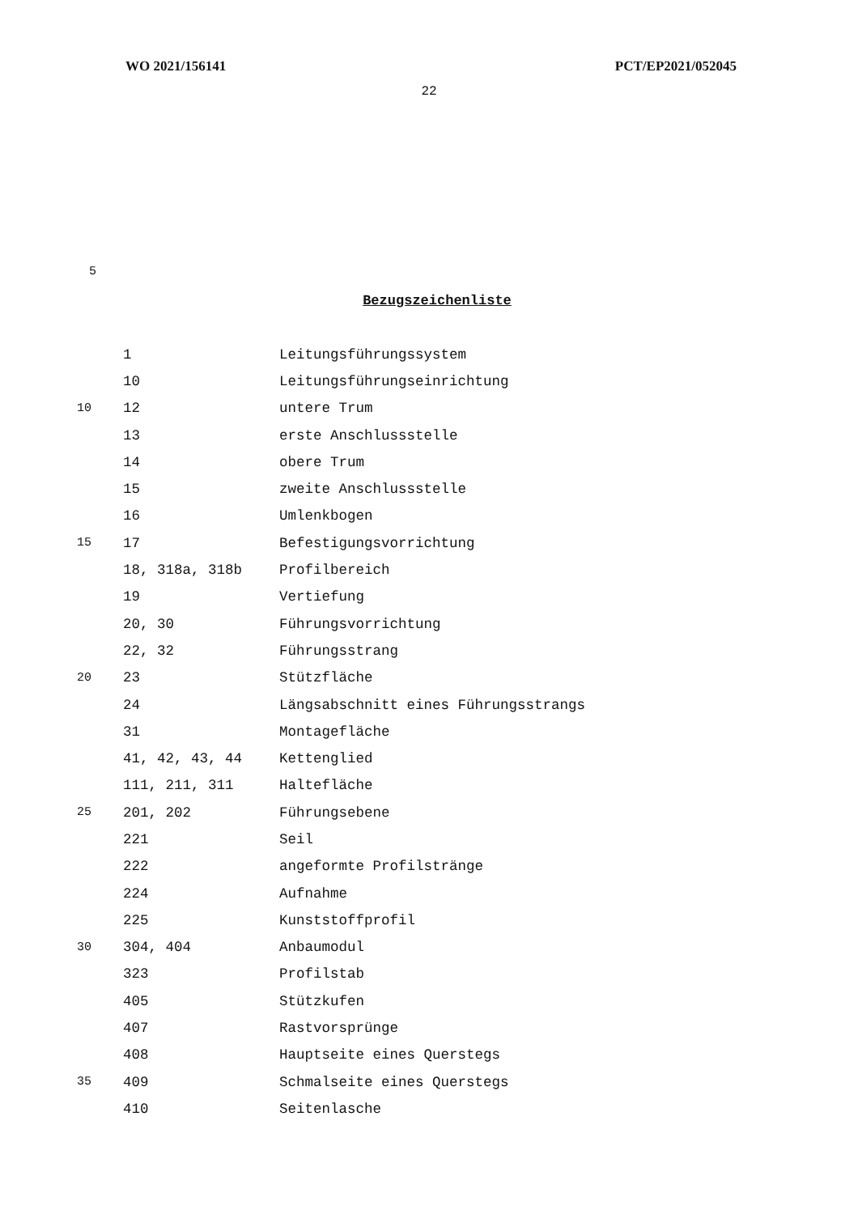WO 2021/156141 PCT/EP2021/052045
22
5
Bezugszeichenliste
| | 1 | Leitungsführungssystem |
| | 10 | Leitungsführungseinrichtung |
| 10 | 12 | untere Trum |
| | 13 | erste Anschlussstelle |
| | 14 | obere Trum |
| | 15 | zweite Anschlussstelle |
| | 16 | Umlenkbogen |
| 15 | 17 | Befestigungsvorrichtung |
| | 18, 318a, 318b | Profilbereich |
| | 19 | Vertiefung |
| | 20, 30 | Führungsvorrichtung |
| | 22, 32 | Führungsstrang |
| 20 | 23 | Stützfläche |
| | 24 | Längsabschnitt eines Führungsstrangs |
| | 31 | Montagefläche |
| | 41, 42, 43, 44 | Kettenglied |
| | 111, 211, 311 | Haltefläche |
| 25 | 201, 202 | Führungsebene |
| | 221 | Seil |
| | 222 | angeformte Profilstränge |
| | 224 | Aufnahme |
| | 225 | Kunststoffprofil |
| 30 | 304, 404 | Anbaumodul |
| | 323 | Profilstab |
| | 405 | Stützkufen |
| | 407 | Rastvorsprünge |
| | 408 | Hauptseite eines Querstegs |
| 35 | 409 | Schmalseite eines Querstegs |
| | 410 | Seitenlasche |